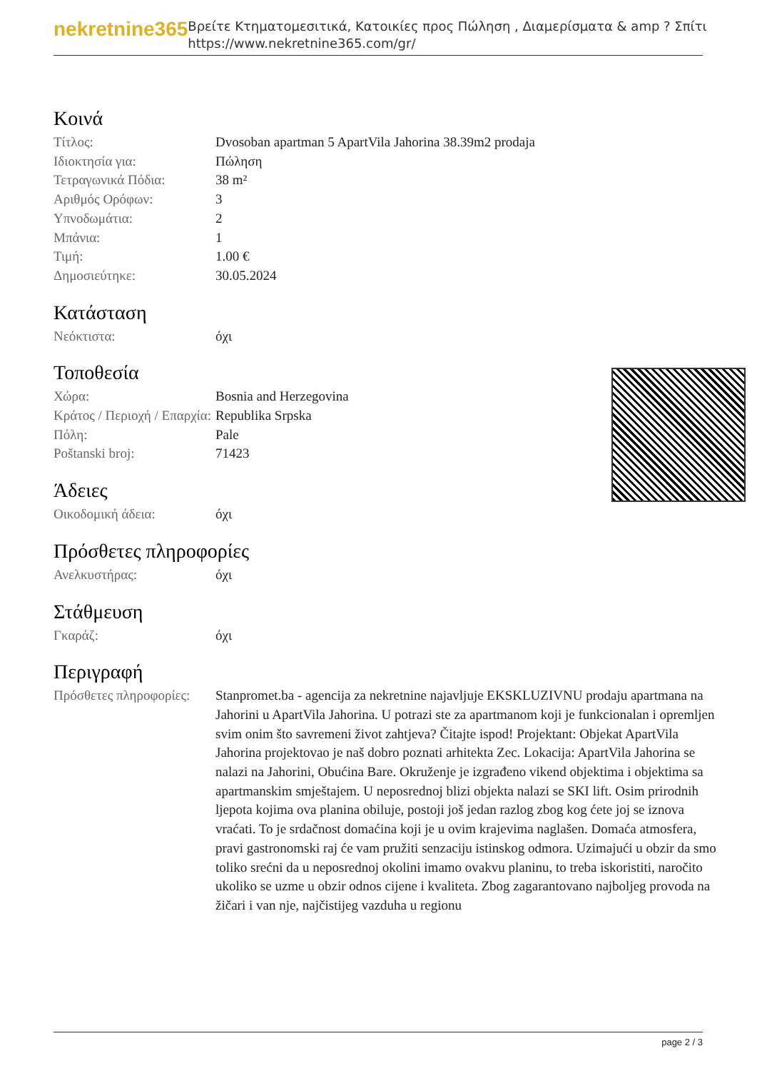nekretnine365
Βρείτε Κτηματομεσιτικά, Κατοικίες προς Πώληση , Διαμερίσματα & amp ? Σπίτι
https://www.nekretnine365.com/gr/
Κοινά
| Τίτλος: | Dvosoban apartman 5 ApartVila Jahorina 38.39m2 prodaja |
| Ιδιοκτησία για: | Πώληση |
| Τετραγωνικά Πόδια: | 38 m² |
| Αριθμός Ορόφων: | 3 |
| Υπνοδωμάτια: | 2 |
| Μπάνια: | 1 |
| Τιμή: | 1.00 € |
| Δημοσιεύτηκε: | 30.05.2024 |
Κατάσταση
| Νεόκτιστα: | όχι |
Τοποθεσία
| Χώρα: | Bosnia and Herzegovina |
| Κράτος / Περιοχή / Επαρχία: | Republika Srpska |
| Πόλη: | Pale |
| Poštanski broj: | 71423 |
Άδειες
| Οικοδομική άδεια: | όχι |
Πρόσθετες πληροφορίες
| Ανελκυστήρας: | όχι |
Στάθμευση
| Γκαράζ: | όχι |
Περιγραφή
| Πρόσθετες πληροφορίες: | Stanpromet.ba - agencija za nekretnine najavljuje EKSKLUZIVNU prodaju apartmana na Jahorini u ApartVila Jahorina. U potrazi ste za apartmanom koji je funkcionalan i opremljen svim onim što savremeni život zahtjeva? Čitajte ispod! Projektant: Objekat ApartVila Jahorina projektovao je naš dobro poznati arhitekta Zec. Lokacija: ApartVila Jahorina se nalazi na Jahorini, Obućina Bare. Okruženje je izgrađeno vikend objektima i objektima sa apartmanskim smještajem. U neposrednoj blizi objekta nalazi se SKI lift. Osim prirodnih ljepota kojima ova planina obiluje, postoji još jedan razlog zbog kog ćete joj se iznova vraćati. To je srdačnost domaćina koji je u ovim krajevima naglašen. Domaća atmosfera, pravi gastronomski raj će vam pružiti senzaciju istinskog odmora. Uzimajući u obzir da smo toliko srećni da u neposrednoj okolini imamo ovakvu planinu, to treba iskoristiti, naročito ukoliko se uzme u obzir odnos cijene i kvaliteta. Zbog zagarantovano najboljeg provoda na žičari i van nje, najčistijeg vazduha u regionu |
page 2 / 3